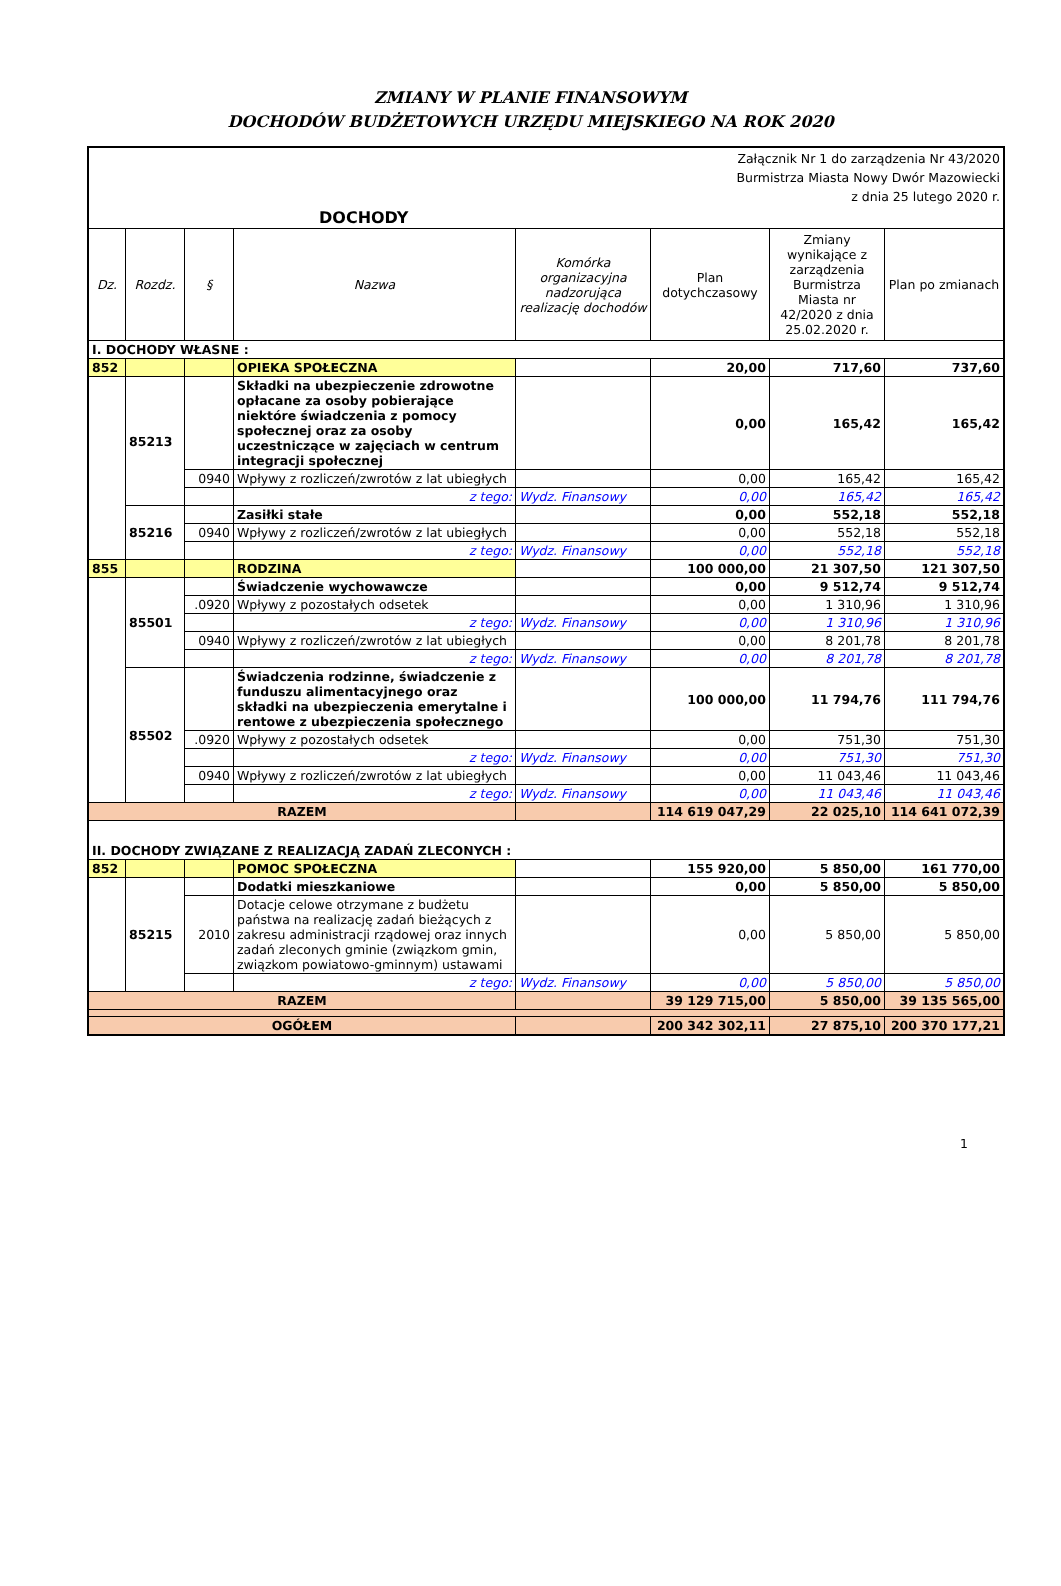ZMIANY W PLANIE FINANSOWYM
DOCHODÓW BUDŻETOWYCH URZĘDU MIEJSKIEGO NA ROK 2020
| Załącznik Nr 1 do zarządzenia Nr 43/2020 Burmistrza Miasta Nowy Dwór Mazowiecki z dnia 25 lutego 2020 r. | | | | | | | |
| DOCHODY | | | | | | | |
| Dz. | Rozdz. | § | Nazwa | Komórka organizacyjna nadzorująca realizację dochodów | Plan dotychczasowy | Zmiany wynikające z zarządzenia Burmistrza Miasta nr 42/2020 z dnia 25.02.2020 r. | Plan po zmianach |
| I. DOCHODY WŁASNE : | | | | | | | |
| 852 | | | OPIEKA SPOŁECZNA | | 20,00 | 717,60 | 737,60 |
| | 85213 | | Składki na ubezpieczenie zdrowotne opłacane za osoby pobierające niektóre świadczenia z pomocy społecznej oraz za osoby uczestniczące w zajęciach w centrum integracji społecznej | | 0,00 | 165,42 | 165,42 |
| | | 0940 | Wpływy z rozliczeń/zwrotów z lat ubiegłych | | 0,00 | 165,42 | 165,42 |
| | | | z tego: | Wydz. Finansowy | 0,00 | 165,42 | 165,42 |
| | 85216 | | Zasiłki stałe | | 0,00 | 552,18 | 552,18 |
| | | 0940 | Wpływy z rozliczeń/zwrotów z lat ubiegłych | | 0,00 | 552,18 | 552,18 |
| | | | z tego: | Wydz. Finansowy | 0,00 | 552,18 | 552,18 |
| 855 | | | RODZINA | | 100 000,00 | 21 307,50 | 121 307,50 |
| | 85501 | | Świadczenie wychowawcze | | 0,00 | 9 512,74 | 9 512,74 |
| | | .0920 | Wpływy z pozostałych odsetek | | 0,00 | 1 310,96 | 1 310,96 |
| | | | z tego: | Wydz. Finansowy | 0,00 | 1 310,96 | 1 310,96 |
| | | 0940 | Wpływy z rozliczeń/zwrotów z lat ubiegłych | | 0,00 | 8 201,78 | 8 201,78 |
| | | | z tego: | Wydz. Finansowy | 0,00 | 8 201,78 | 8 201,78 |
| | 85502 | | Świadczenia rodzinne, świadczenie z funduszu alimentacyjnego oraz składki na ubezpieczenia emerytalne i rentowe z ubezpieczenia społecznego | | 100 000,00 | 11 794,76 | 111 794,76 |
| | | .0920 | Wpływy z pozostałych odsetek | | 0,00 | 751,30 | 751,30 |
| | | | z tego: | Wydz. Finansowy | 0,00 | 751,30 | 751,30 |
| | | 0940 | Wpływy z rozliczeń/zwrotów z lat ubiegłych | | 0,00 | 11 043,46 | 11 043,46 |
| | | | z tego: | Wydz. Finansowy | 0,00 | 11 043,46 | 11 043,46 |
| RAZEM | | | | | 114 619 047,29 | 22 025,10 | 114 641 072,39 |
| II. DOCHODY ZWIĄZANE Z REALIZACJĄ ZADAŃ ZLECONYCH : | | | | | | | |
| 852 | | | POMOC SPOŁECZNA | | 155 920,00 | 5 850,00 | 161 770,00 |
| | 85215 | | Dodatki mieszkaniowe | | 0,00 | 5 850,00 | 5 850,00 |
| | | 2010 | Dotacje celowe otrzymane z budżetu państwa na realizację zadań bieżących z zakresu administracji rządowej oraz innych zadań zleconych gminie (związkom gmin, związkom powiatowo-gminnym) ustawami | | 0,00 | 5 850,00 | 5 850,00 |
| | | | z tego: | Wydz. Finansowy | 0,00 | 5 850,00 | 5 850,00 |
| RAZEM | | | | | 39 129 715,00 | 5 850,00 | 39 135 565,00 |
| OGÓŁEM | | | | | 200 342 302,11 | 27 875,10 | 200 370 177,21 |
1